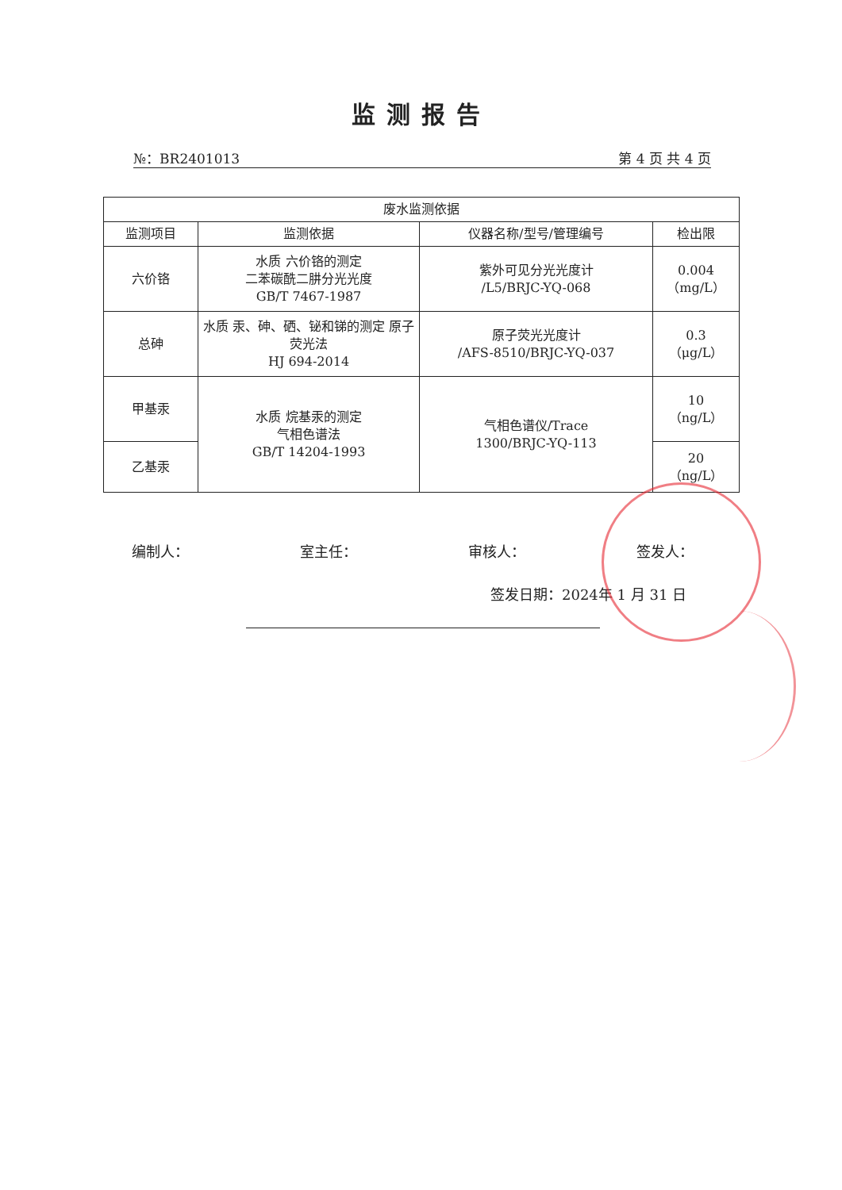监测报告
№：BR2401013 第 4 页 共 4 页
| 废水监测依据 | | | |
| --- | --- | --- | --- |
| 监测项目 | 监测依据 | 仪器名称/型号/管理编号 | 检出限 |
| 六价铬 | 水质 六价铬的测定 二苯碳酰二肼分光光度 GB/T 7467-1987 | 紫外可见分光光度计 /L5/BRJC-YQ-068 | 0.004 （mg/L） |
| 总砷 | 水质 汞、砷、硒、铋和锑的测定 原子荧光法 HJ 694-2014 | 原子荧光光度计 /AFS-8510/BRJC-YQ-037 | 0.3 （μg/L） |
| 甲基汞 | 水质 烷基汞的测定 气相色谱法 GB/T 14204-1993 | 气相色谱仪/Trace 1300/BRJC-YQ-113 | 10 （ng/L） |
| 乙基汞 | | | 20 （ng/L） |
编制人： 室主任： 审核人： 签发人：
签发日期：2024年 1 月 31 日